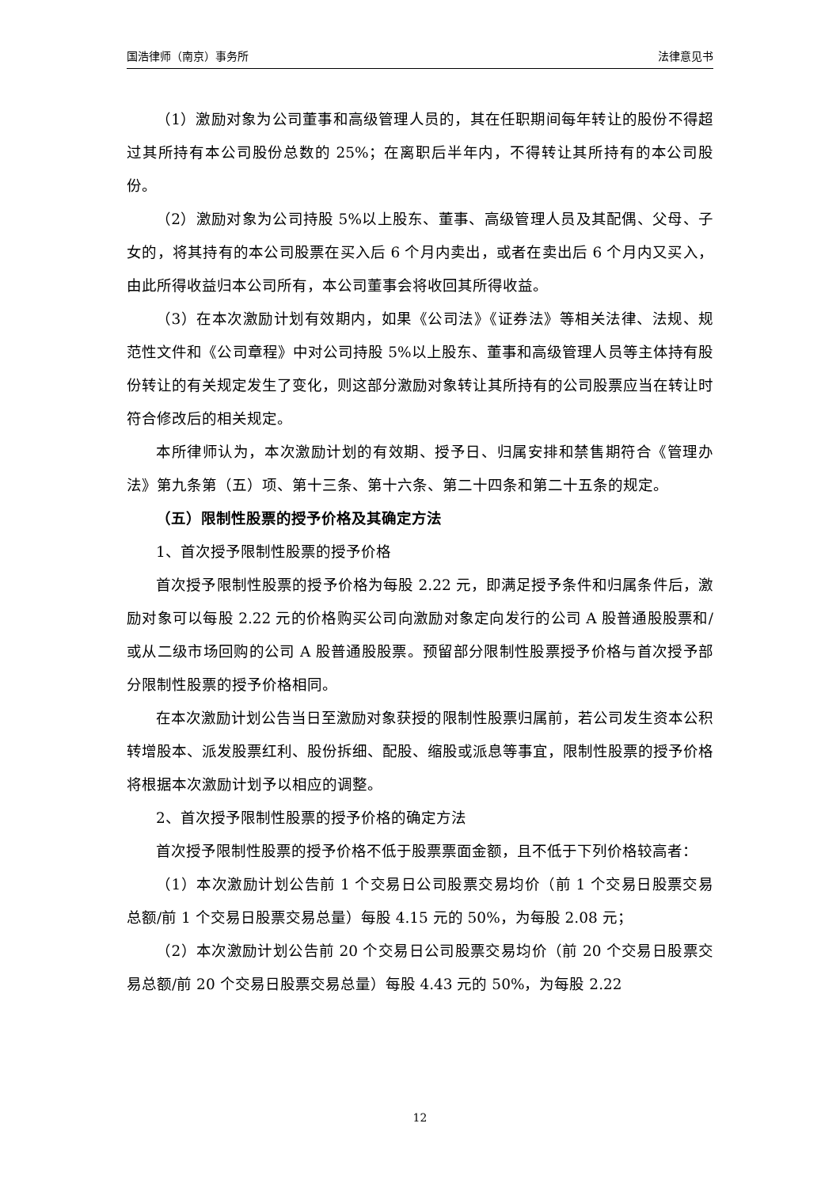国浩律师（南京）事务所 法律意见书
（1）激励对象为公司董事和高级管理人员的，其在任职期间每年转让的股份不得超过其所持有本公司股份总数的 25%；在离职后半年内，不得转让其所持有的本公司股份。
（2）激励对象为公司持股 5%以上股东、董事、高级管理人员及其配偶、父母、子女的，将其持有的本公司股票在买入后 6 个月内卖出，或者在卖出后 6 个月内又买入，由此所得收益归本公司所有，本公司董事会将收回其所得收益。
（3）在本次激励计划有效期内，如果《公司法》《证券法》等相关法律、法规、规范性文件和《公司章程》中对公司持股 5%以上股东、董事和高级管理人员等主体持有股份转让的有关规定发生了变化，则这部分激励对象转让其所持有的公司股票应当在转让时符合修改后的相关规定。
本所律师认为，本次激励计划的有效期、授予日、归属安排和禁售期符合《管理办法》第九条第（五）项、第十三条、第十六条、第二十四条和第二十五条的规定。
（五）限制性股票的授予价格及其确定方法
1、首次授予限制性股票的授予价格
首次授予限制性股票的授予价格为每股 2.22 元，即满足授予条件和归属条件后，激励对象可以每股 2.22 元的价格购买公司向激励对象定向发行的公司 A 股普通股股票和/或从二级市场回购的公司 A 股普通股股票。预留部分限制性股票授予价格与首次授予部分限制性股票的授予价格相同。
在本次激励计划公告当日至激励对象获授的限制性股票归属前，若公司发生资本公积转增股本、派发股票红利、股份拆细、配股、缩股或派息等事宜，限制性股票的授予价格将根据本次激励计划予以相应的调整。
2、首次授予限制性股票的授予价格的确定方法
首次授予限制性股票的授予价格不低于股票票面金额，且不低于下列价格较高者：
（1）本次激励计划公告前 1 个交易日公司股票交易均价（前 1 个交易日股票交易总额/前 1 个交易日股票交易总量）每股 4.15 元的 50%，为每股 2.08 元；
（2）本次激励计划公告前 20 个交易日公司股票交易均价（前 20 个交易日股票交易总额/前 20 个交易日股票交易总量）每股 4.43 元的 50%，为每股 2.22
12